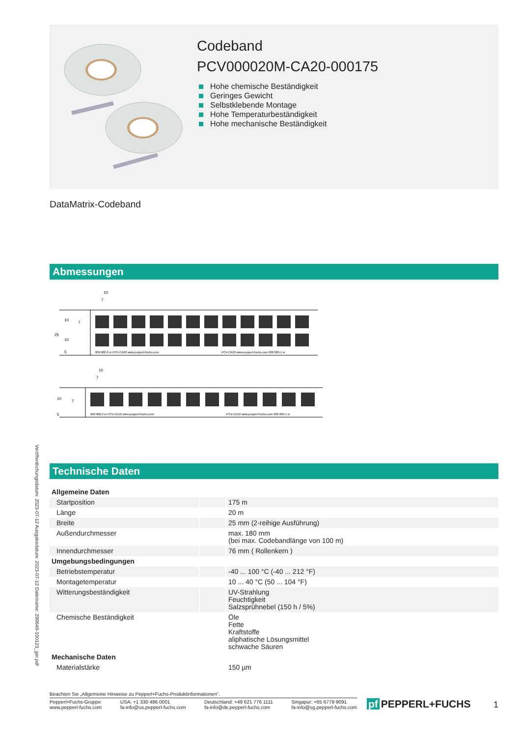Veröffentlichungsdatum: 2023-07-12 Ausgabedatum: 2023-07-12 Dateiname: 299649-100123_ger.pdf
Codeband
PCV000020M-CA20-000175
Hohe chemische Beständigkeit
Geringes Gewicht
Selbstklebende Montage
Hohe Temperaturbeständigkeit
Hohe mechanische Beständigkeit
DataMatrix-Codeband
Abmessungen
10
7
25
10
10
5
7
000 000.0 m PCV-CA20 www.pepperl-fuchs.com
PCV-CA20 www.pepperl-fuchs.com 000 000.1 m
10
7
10
5
7
000 000.0 m PCV-CA10 www.pepperl-fuchs.com
PCV-CA10 www.pepperl-fuchs.com 000 000.1 m
Technische Daten
| Allgemeine Daten | | |
| --- | --- | --- |
| Startposition | | 175 m |
| Länge | | 20 m |
| Breite | | 25 mm (2-reihige Ausführung) |
| Außendurchmesser | | max. 180 mm (bei max. Codebandlänge von 100 m) |
| Innendurchmesser | | 76 mm ( Rollenkern ) |
| Umgebungsbedingungen | | |
| Betriebstemperatur | | -40 ... 100 °C (-40 ... 212 °F) |
| Montagetemperatur | | 10 ... 40 °C (50 ... 104 °F) |
| Witterungsbeständigkeit | | UV-Strahlung Feuchtigkeit Salzsprühnebel (150 h / 5%) |
| Chemische Beständigkeit | | Öle Fette Kraftstoffe aliphatische Lösungsmittel schwache Säuren |
| Mechanische Daten | | |
| Materialstärke | | 150 µm |
Beachten Sie „Allgemeine Hinweise zu Pepperl+Fuchs-Produktinformationen“.
Pepperl+Fuchs-Gruppe
www.pepperl-fuchs.com
USA: +1 330 486 0001
fa-info@us.pepperl-fuchs.com
Deutschland: +49 621 776 1111
fa-info@de.pepperl-fuchs.com
Singapur: +65 6779 9091
fa-info@sg.pepperl-fuchs.com
pf PEPPERL+FUCHS
1